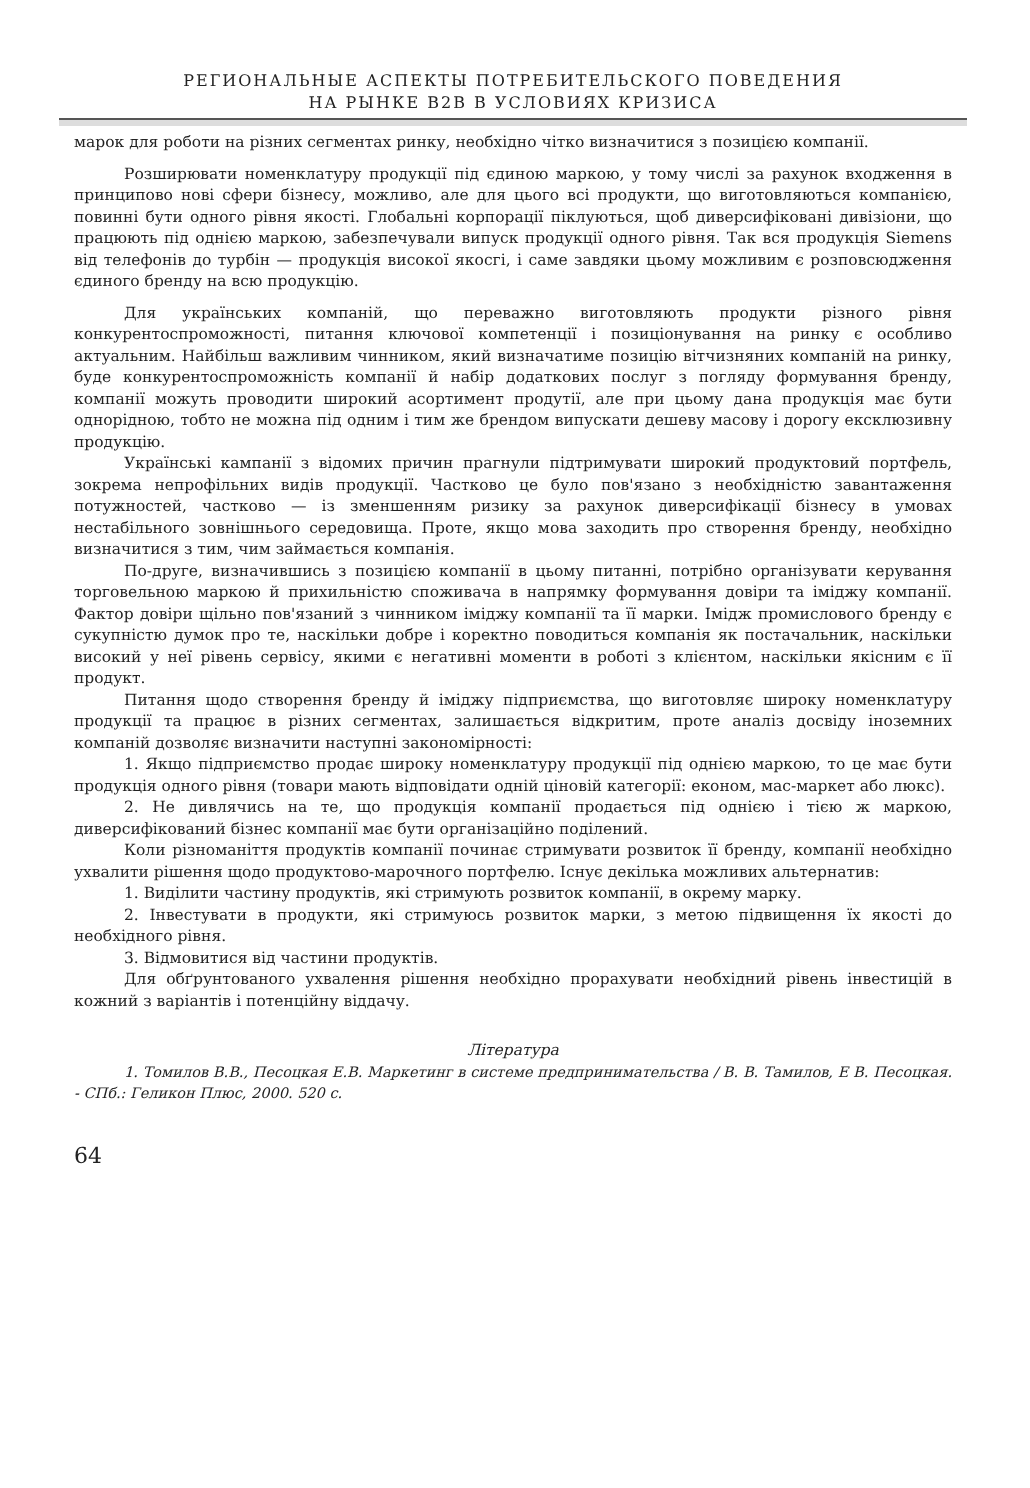РЕГИОНАЛЬНЫЕ АСПЕКТЫ ПОТРЕБИТЕЛЬСКОГО ПОВЕДЕНИЯ
НА РЫНКЕ B2B В УСЛОВИЯХ КРИЗИСА
марок для роботи на різних сегментах ринку, необхідно чітко визначитися з позицією компанії.
Розширювати номенклатуру продукції під єдиною маркою, у тому числі за рахунок входження в принципово нові сфери бізнесу, можливо, але для цього всі продукти, що виготовляються компанією, повинні бути одного рівня якості. Глобальні корпорації піклуються, щоб диверсифіковані дивізіони, що працюють під однією маркою, забезпечували випуск продукції одного рівня. Так вся продукція Siemens від телефонів до турбін — продукція високої якосгі, і саме завдяки цьому можливим є розповсюдження єдиного бренду на всю продукцію.
Для українських компаній, що переважно виготовляють продукти різного рівня конкурентоспроможності, питання ключової компетенції і позиціонування на ринку є особливо актуальним. Найбільш важливим чинником, який визначатиме позицію вітчизняних компаній на ринку, буде конкурентоспроможність компанії й набір додаткових послуг з погляду формування бренду, компанії можуть проводити широкий асортимент продутії, але при цьому дана продукція має бути однорідною, тобто не можна під одним і тим же брендом випускати дешеву масову і дорогу ексклюзивну продукцію.
Українські кампанії з відомих причин прагнули підтримувати широкий продуктовий портфель, зокрема непрофільних видів продукції. Частково це було пов'язано з необхідністю завантаження потужностей, частково — із зменшенням ризику за рахунок диверсифікації бізнесу в умовах нестабільного зовнішнього середовища. Проте, якщо мова заходить про створення бренду, необхідно визначитися з тим, чим займається компанія.
По-друге, визначившись з позицією компанії в цьому питанні, потрібно організувати керування торговельною маркою й прихильністю споживача в напрямку формування довіри та іміджу компанії. Фактор довіри щільно пов'язаний з чинником іміджу компанії та її марки. Імідж промислового бренду є сукупністю думок про те, наскільки добре і коректно поводиться компанія як постачальник, наскільки високий у неї рівень сервісу, якими є негативні моменти в роботі з клієнтом, наскільки якісним є її продукт.
Питання щодо створення бренду й іміджу підприємства, що виготовляє широку номенклатуру продукції та працює в різних сегментах, залишається відкритим, проте аналіз досвіду іноземних компаній дозволяє визначити наступні закономірності:
1. Якщо підприємство продає широку номенклатуру продукції під однією маркою, то це має бути продукція одного рівня (товари мають відповідати одній ціновій категорії: економ, мас-маркет або люкс).
2. Не дивлячись на те, що продукція компанії продається під однією і тією ж маркою, диверсифікований бізнес компанії має бути організаційно поділений.
Коли різноманіття продуктів компанії починає стримувати розвиток її бренду, компанії необхідно ухвалити рішення щодо продуктово-марочного портфелю. Існує декілька можливих альтернатив:
1. Виділити частину продуктів, які стримують розвиток компанії, в окрему марку.
2. Інвестувати в продукти, які стримуюсь розвиток марки, з метою підвищення їх якості до необхідного рівня.
3. Відмовитися від частини продуктів.
Для обґрунтованого ухвалення рішення необхідно прорахувати необхідний рівень інвестицій в кожний з варіантів і потенційну віддачу.
Література
1. Томилов В.В., Песоцкая Е.В. Маркетинг в системе предпринимательства / В. В. Тамилов, Е В. Песоцкая. - СПб.: Геликон Плюс, 2000. 520 с.
64